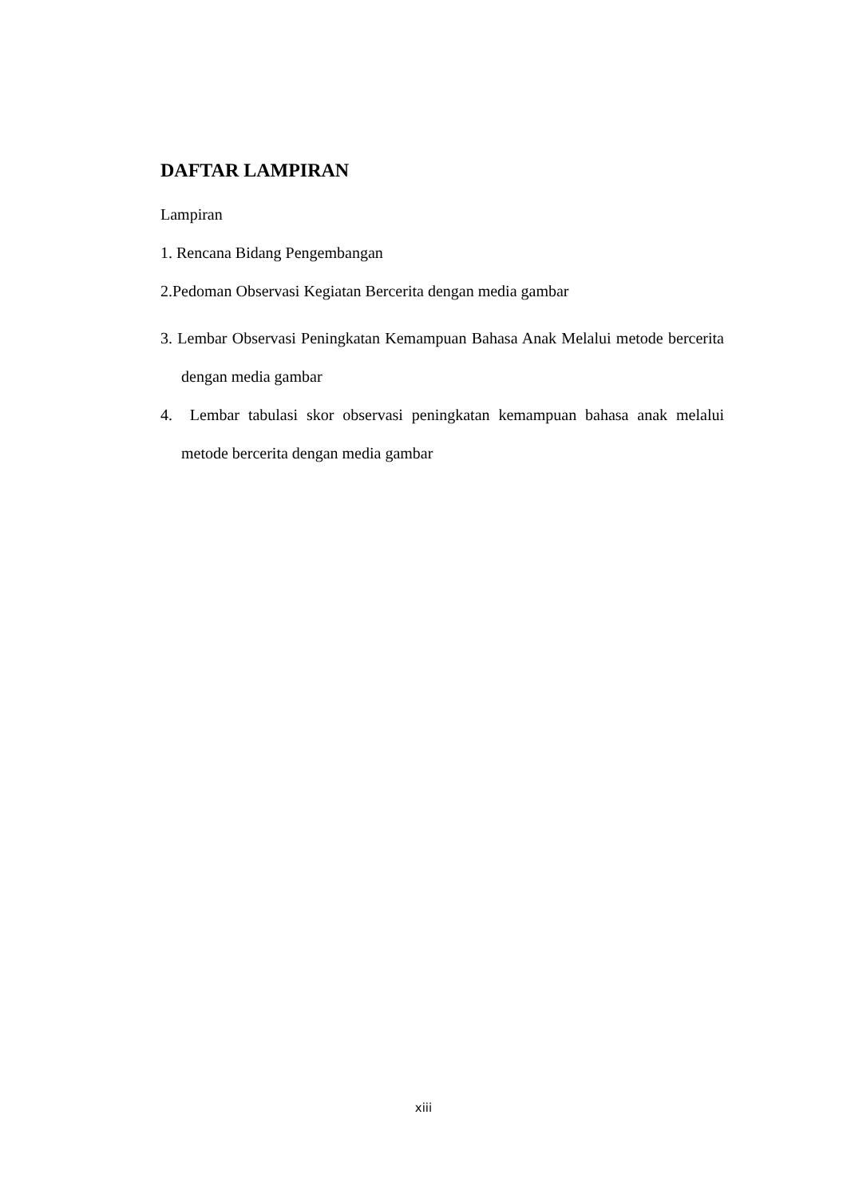DAFTAR LAMPIRAN
Lampiran
1. Rencana Bidang Pengembangan
2.Pedoman Observasi Kegiatan Bercerita dengan media gambar
3. Lembar Observasi Peningkatan Kemampuan Bahasa Anak Melalui metode bercerita dengan media gambar
4. Lembar tabulasi skor observasi peningkatan kemampuan bahasa anak melalui metode bercerita dengan media gambar
xiii